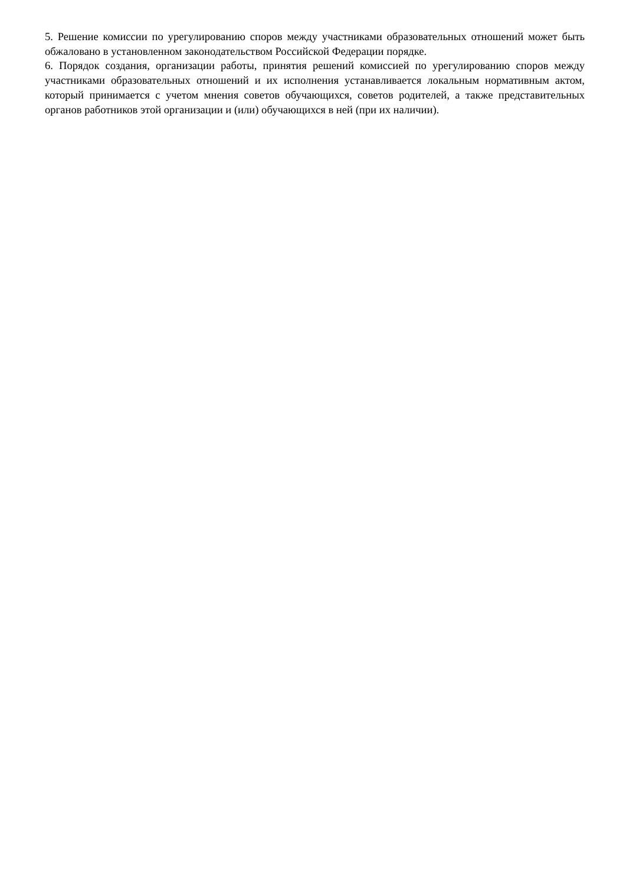5. Решение комиссии по урегулированию споров между участниками образовательных отношений может быть обжаловано в установленном законодательством Российской Федерации порядке.
6. Порядок создания, организации работы, принятия решений комиссией по урегулированию споров между участниками образовательных отношений и их исполнения устанавливается локальным нормативным актом, который принимается с учетом мнения советов обучающихся, советов родителей, а также представительных органов работников этой организации и (или) обучающихся в ней (при их наличии).